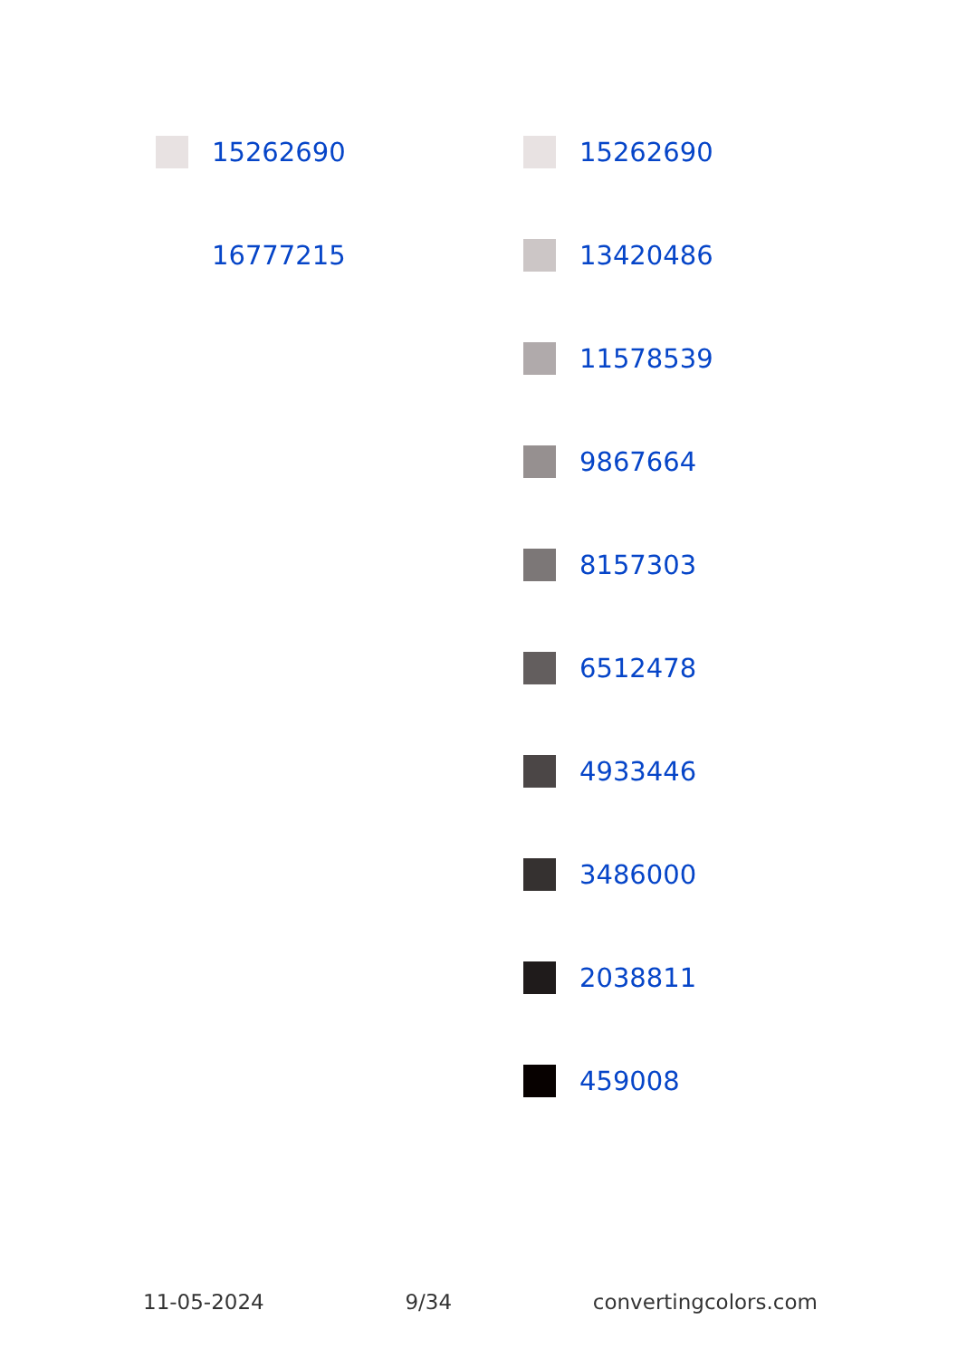15262690
16777215
15262690
13420486
11578539
9867664
8157303
6512478
4933446
3486000
2038811
459008
11-05-2024 9/34 convertingcolors.com